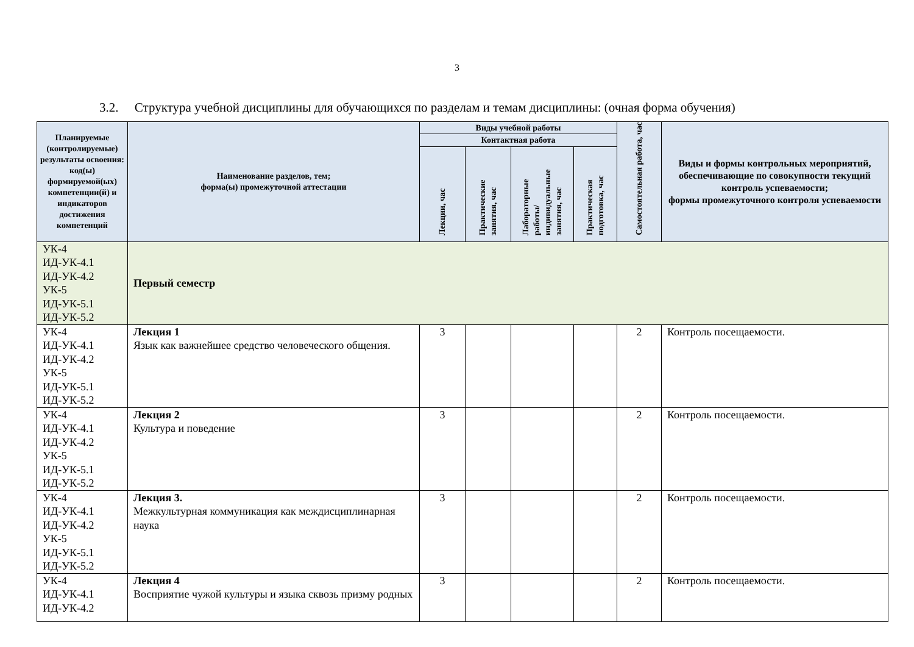3
3.2. Структура учебной дисциплины для обучающихся по разделам и темам дисциплины: (очная форма обучения)
| Планируемые (контролируемые) результаты освоения: код(ы) формируемой(ых) компетенции(й) и индикаторов достижения компетенций | Наименование разделов, тем; форма(ы) промежуточной аттестации | Виды учебной работы | | | | Самостоятельная работа, час | Виды и формы контрольных мероприятий, обеспечивающие по совокупности текущий контроль успеваемости; формы промежуточного контроля успеваемости |
| --- | --- | --- | --- | --- | --- | --- | --- |
| | | Контактная работа | | | | | |
| | | Лекции, час | Практические занятия, час | Лабораторные работы/ индивидуальные занятия, час | Практическая подготовка, час | | |
| УК-4 ИД-УК-4.1 ИД-УК-4.2 УК-5 ИД-УК-5.1 ИД-УК-5.2 | Первый семестр | | | | | | |
| УК-4 ИД-УК-4.1 ИД-УК-4.2 УК-5 ИД-УК-5.1 ИД-УК-5.2 | Лекция 1 Язык как важнейшее средство человеческого общения. | 3 | | | | 2 | Контроль посещаемости. |
| УК-4 ИД-УК-4.1 ИД-УК-4.2 УК-5 ИД-УК-5.1 ИД-УК-5.2 | Лекция 2 Культура и поведение | 3 | | | | 2 | Контроль посещаемости. |
| УК-4 ИД-УК-4.1 ИД-УК-4.2 УК-5 ИД-УК-5.1 ИД-УК-5.2 | Лекция 3. Межкультурная коммуникация как междисциплинарная наука | 3 | | | | 2 | Контроль посещаемости. |
| УК-4 ИД-УК-4.1 ИД-УК-4.2 | Лекция 4 Восприятие чужой культуры и языка сквозь призму родных | 3 | | | | 2 | Контроль посещаемости. |